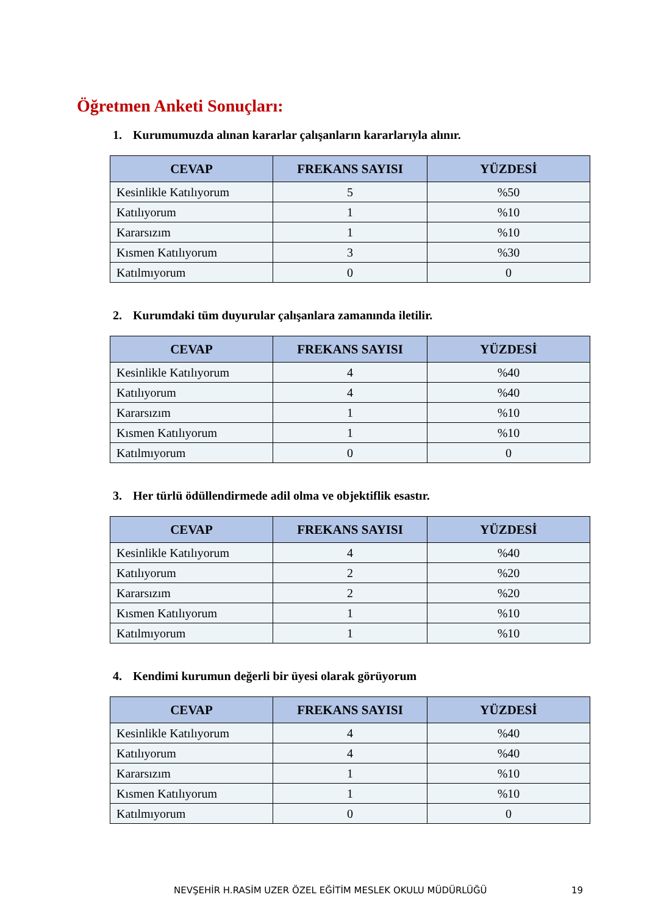Öğretmen Anketi Sonuçları:
1. Kurumumuzda alınan kararlar çalışanların kararlarıyla alınır.
| CEVAP | FREKANS SAYISI | YÜZDESİ |
| --- | --- | --- |
| Kesinlikle Katılıyorum | 5 | %50 |
| Katılıyorum | 1 | %10 |
| Kararsızım | 1 | %10 |
| Kısmen Katılıyorum | 3 | %30 |
| Katılmıyorum | 0 | 0 |
2. Kurumdaki tüm duyurular çalışanlara zamanında iletilir.
| CEVAP | FREKANS SAYISI | YÜZDESİ |
| --- | --- | --- |
| Kesinlikle Katılıyorum | 4 | %40 |
| Katılıyorum | 4 | %40 |
| Kararsızım | 1 | %10 |
| Kısmen Katılıyorum | 1 | %10 |
| Katılmıyorum | 0 | 0 |
3. Her türlü ödüllendirmede adil olma ve objektiflik esastır.
| CEVAP | FREKANS SAYISI | YÜZDESİ |
| --- | --- | --- |
| Kesinlikle Katılıyorum | 4 | %40 |
| Katılıyorum | 2 | %20 |
| Kararsızım | 2 | %20 |
| Kısmen Katılıyorum | 1 | %10 |
| Katılmıyorum | 1 | %10 |
4. Kendimi kurumun değerli bir üyesi olarak görüyorum
| CEVAP | FREKANS SAYISI | YÜZDESİ |
| --- | --- | --- |
| Kesinlikle Katılıyorum | 4 | %40 |
| Katılıyorum | 4 | %40 |
| Kararsızım | 1 | %10 |
| Kısmen Katılıyorum | 1 | %10 |
| Katılmıyorum | 0 | 0 |
NEVŞEHİR H.RASİM UZER ÖZEL EĞİTİM MESLEK OKULU MÜDÜRLÜĞÜ
19